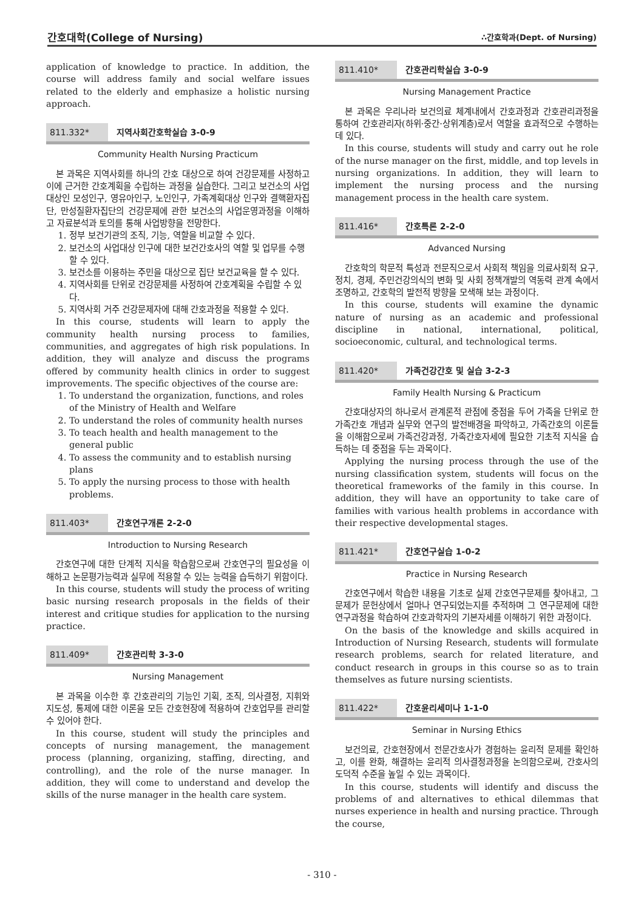간호대학(College of Nursing) ∴간호학과(Dept. of Nursing)
application of knowledge to practice. In addition, the course will address family and social welfare issues related to the elderly and emphasize a holistic nursing approach.
811.332* 지역사회간호학실습 3-0-9
Community Health Nursing Practicum
본 과목은 지역사회를 하나의 간호 대상으로 하여 건강문제를 사정하고 이에 근거한 간호계획을 수립하는 과정을 실습한다. 그리고 보건소의 사업대상인 모성인구, 영유아인구, 노인인구, 가족계획대상 인구와 결핵환자집단, 만성질환자집단의 건강문제에 관한 보건소의 사업운영과정을 이해하고 자료분석과 토의를 통해 사업방향을 전망한다.
1. 정부 보건기관의 조직, 기능, 역할을 비교할 수 있다.
2. 보건소의 사업대상 인구에 대한 보건간호사의 역할 및 업무를 수행할 수 있다.
3. 보건소를 이용하는 주민을 대상으로 집단 보건교육을 할 수 있다.
4. 지역사회를 단위로 건강문제를 사정하여 간호계획을 수립할 수 있다.
5. 지역사회 거주 건강문제자에 대해 간호과정을 적용할 수 있다.
In this course, students will learn to apply the community health nursing process to families, communities, and aggregates of high risk populations. In addition, they will analyze and discuss the programs offered by community health clinics in order to suggest improvements. The specific objectives of the course are:
1. To understand the organization, functions, and roles of the Ministry of Health and Welfare
2. To understand the roles of community health nurses
3. To teach health and health management to the general public
4. To assess the community and to establish nursing plans
5. To apply the nursing process to those with health problems.
811.403* 간호연구개론 2-2-0
Introduction to Nursing Research
간호연구에 대한 단계적 지식을 학습함으로써 간호연구의 필요성을 이해하고 논문평가능력과 실무에 적용할 수 있는 능력을 습득하기 위함이다.
In this course, students will study the process of writing basic nursing research proposals in the fields of their interest and critique studies for application to the nursing practice.
811.409* 간호관리학 3-3-0
Nursing Management
본 과목을 이수한 후 간호관리의 기능인 기획, 조직, 의사결정, 지휘와 지도성, 통제에 대한 이론을 모든 간호현장에 적용하여 간호업무를 관리할 수 있어야 한다.
In this course, student will study the principles and concepts of nursing management, the management process (planning, organizing, staffing, directing, and controlling), and the role of the nurse manager. In addition, they will come to understand and develop the skills of the nurse manager in the health care system.
811.410* 간호관리학실습 3-0-9
Nursing Management Practice
본 과목은 우리나라 보건의료 체계내에서 간호과정과 간호관리과정을 통하여 간호관리자(하위·중간·상위계층)로서 역할을 효과적으로 수행하는데 있다.
In this course, students will study and carry out he role of the nurse manager on the first, middle, and top levels in nursing organizations. In addition, they will learn to implement the nursing process and the nursing management process in the health care system.
811.416* 간호특론 2-2-0
Advanced Nursing
간호학의 학문적 특성과 전문직으로서 사회적 책임을 의료사회적 요구, 정치, 경제, 주민건강의식의 변화 및 사회 정책개발의 역동력 관계 속에서 조명하고, 간호학의 발전적 방향을 모색해 보는 과정이다.
In this course, students will examine the dynamic nature of nursing as an academic and professional discipline in national, international, political, socioeconomic, cultural, and technological terms.
811.420* 가족건강간호 및 실습 3-2-3
Family Health Nursing & Practicum
간호대상자의 하나로서 관계론적 관점에 중점을 두어 가족을 단위로 한 가족간호 개념과 실무와 연구의 발전배경을 파악하고, 가족간호의 이론들을 이해함으로써 가족건강과정, 가족간호자세에 필요한 기초적 지식을 습득하는 데 중점을 두는 과목이다.
Applying the nursing process through the use of the nursing classification system, students will focus on the theoretical frameworks of the family in this course. In addition, they will have an opportunity to take care of families with various health problems in accordance with their respective developmental stages.
811.421* 간호연구실습 1-0-2
Practice in Nursing Research
간호연구에서 학습한 내용을 기초로 실제 간호연구문제를 찾아내고, 그 문제가 문헌상에서 얼마나 연구되었는지를 추적하며 그 연구문제에 대한 연구과정을 학습하여 간호과학자의 기본자세를 이해하기 위한 과정이다.
On the basis of the knowledge and skills acquired in Introduction of Nursing Research, students will formulate research problems, search for related literature, and conduct research in groups in this course so as to train themselves as future nursing scientists.
811.422* 간호윤리세미나 1-1-0
Seminar in Nursing Ethics
보건의료, 간호현장에서 전문간호사가 경험하는 윤리적 문제를 확인하고, 이를 완화, 해결하는 윤리적 의사결정과정을 논의함으로써, 간호사의 도덕적 수준을 높일 수 있는 과목이다.
In this course, students will identify and discuss the problems of and alternatives to ethical dilemmas that nurses experience in health and nursing practice. Through the course,
- 310 -